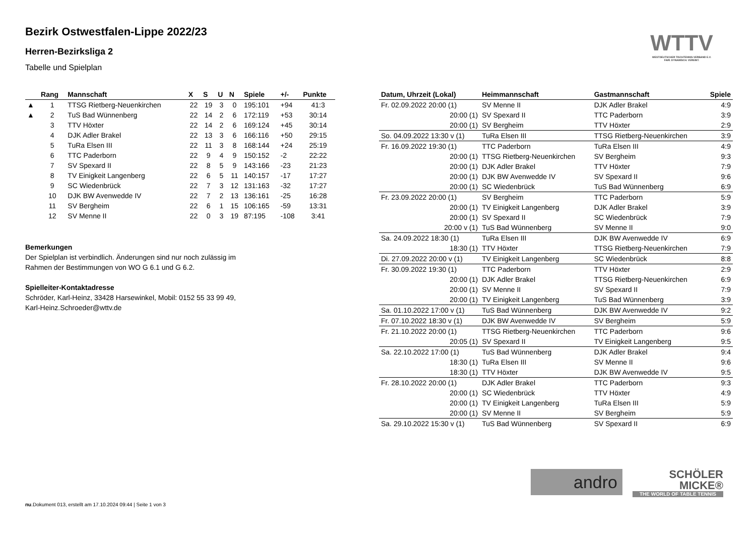Bezirk Ostwestfalen-Lippe 2022/23
Herren-Bezirksliga 2
Tabelle und Spielplan
WTTV
WESTDEUTSCHER TISCHTENNIS-VERBAND E.V.
FAIR. DYNAMISCH. VEREINT.
| | Rang | Mannschaft | X | S | U | N | Spiele | +/- | Punkte |
| --- | --- | --- | --- | --- | --- | --- | --- | --- | --- |
| ▲ | 1 | TTSG Rietberg-Neuenkirchen | 22 | 19 | 3 | 0 | 195:101 | +94 | 41:3 |
| ▲ | 2 | TuS Bad Wünnenberg | 22 | 14 | 2 | 6 | 172:119 | +53 | 30:14 |
| | 3 | TTV Höxter | 22 | 14 | 2 | 6 | 169:124 | +45 | 30:14 |
| | 4 | DJK Adler Brakel | 22 | 13 | 3 | 6 | 166:116 | +50 | 29:15 |
| | 5 | TuRa Elsen III | 22 | 11 | 3 | 8 | 168:144 | +24 | 25:19 |
| | 6 | TTC Paderborn | 22 | 9 | 4 | 9 | 150:152 | -2 | 22:22 |
| | 7 | SV Spexard II | 22 | 8 | 5 | 9 | 143:166 | -23 | 21:23 |
| | 8 | TV Einigkeit Langenberg | 22 | 6 | 5 | 11 | 140:157 | -17 | 17:27 |
| | 9 | SC Wiedenbrück | 22 | 7 | 3 | 12 | 131:163 | -32 | 17:27 |
| | 10 | DJK BW Avenwedde IV | 22 | 7 | 2 | 13 | 136:161 | -25 | 16:28 |
| | 11 | SV Bergheim | 22 | 6 | 1 | 15 | 106:165 | -59 | 13:31 |
| | 12 | SV Menne II | 22 | 0 | 3 | 19 | 87:195 | -108 | 3:41 |
Bemerkungen
Der Spielplan ist verbindlich. Änderungen sind nur noch zulässig im
Rahmen der Bestimmungen von WO G 6.1 und G 6.2.
Spielleiter-Kontaktadresse
Schröder, Karl-Heinz, 33428 Harsewinkel, Mobil: 0152 55 33 99 49,
Karl-Heinz.Schroeder@wttv.de
| Datum, Uhrzeit (Lokal) | Heimmannschaft | Gastmannschaft | Spiele |
| --- | --- | --- | --- |
| Fr. 02.09.2022 20:00 (1) | SV Menne II | DJK Adler Brakel | 4:9 |
| 20:00 (1) | SV Spexard II | TTC Paderborn | 3:9 |
| 20:00 (1) | SV Bergheim | TTV Höxter | 2:9 |
| So. 04.09.2022 13:30 v (1) | TuRa Elsen III | TTSG Rietberg-Neuenkirchen | 3:9 |
| Fr. 16.09.2022 19:30 (1) | TTC Paderborn | TuRa Elsen III | 4:9 |
| 20:00 (1) | TTSG Rietberg-Neuenkirchen | SV Bergheim | 9:3 |
| 20:00 (1) | DJK Adler Brakel | TTV Höxter | 7:9 |
| 20:00 (1) | DJK BW Avenwedde IV | SV Spexard II | 9:6 |
| 20:00 (1) | SC Wiedenbrück | TuS Bad Wünnenberg | 6:9 |
| Fr. 23.09.2022 20:00 (1) | SV Bergheim | TTC Paderborn | 5:9 |
| 20:00 (1) | TV Einigkeit Langenberg | DJK Adler Brakel | 3:9 |
| 20:00 (1) | SV Spexard II | SC Wiedenbrück | 7:9 |
| 20:00 v (1) | TuS Bad Wünnenberg | SV Menne II | 9:0 |
| Sa. 24.09.2022 18:30 (1) | TuRa Elsen III | DJK BW Avenwedde IV | 6:9 |
| 18:30 (1) | TTV Höxter | TTSG Rietberg-Neuenkirchen | 7:9 |
| Di. 27.09.2022 20:00 v (1) | TV Einigkeit Langenberg | SC Wiedenbrück | 8:8 |
| Fr. 30.09.2022 19:30 (1) | TTC Paderborn | TTV Höxter | 2:9 |
| 20:00 (1) | DJK Adler Brakel | TTSG Rietberg-Neuenkirchen | 6:9 |
| 20:00 (1) | SV Menne II | SV Spexard II | 7:9 |
| 20:00 (1) | TV Einigkeit Langenberg | TuS Bad Wünnenberg | 3:9 |
| Sa. 01.10.2022 17:00 v (1) | TuS Bad Wünnenberg | DJK BW Avenwedde IV | 9:2 |
| Fr. 07.10.2022 18:30 v (1) | DJK BW Avenwedde IV | SV Bergheim | 5:9 |
| Fr. 21.10.2022 20:00 (1) | TTSG Rietberg-Neuenkirchen | TTC Paderborn | 9:6 |
| 20:05 (1) | SV Spexard II | TV Einigkeit Langenberg | 9:5 |
| Sa. 22.10.2022 17:00 (1) | TuS Bad Wünnenberg | DJK Adler Brakel | 9:4 |
| 18:30 (1) | TuRa Elsen III | SV Menne II | 9:6 |
| 18:30 (1) | TTV Höxter | DJK BW Avenwedde IV | 9:5 |
| Fr. 28.10.2022 20:00 (1) | DJK Adler Brakel | TTC Paderborn | 9:3 |
| 20:00 (1) | SC Wiedenbrück | TTV Höxter | 4:9 |
| 20:00 (1) | TV Einigkeit Langenberg | TuRa Elsen III | 5:9 |
| 20:00 (1) | SV Menne II | SV Bergheim | 5:9 |
| Sa. 29.10.2022 15:30 v (1) | TuS Bad Wünnenberg | SV Spexard II | 6:9 |
andro
SCHÖLER
MICKE®
THE WORLD OF TABLE TENNIS
nu.Dokument 013, erstellt am 17.10.2024 09:44 | Seite 1 von 3